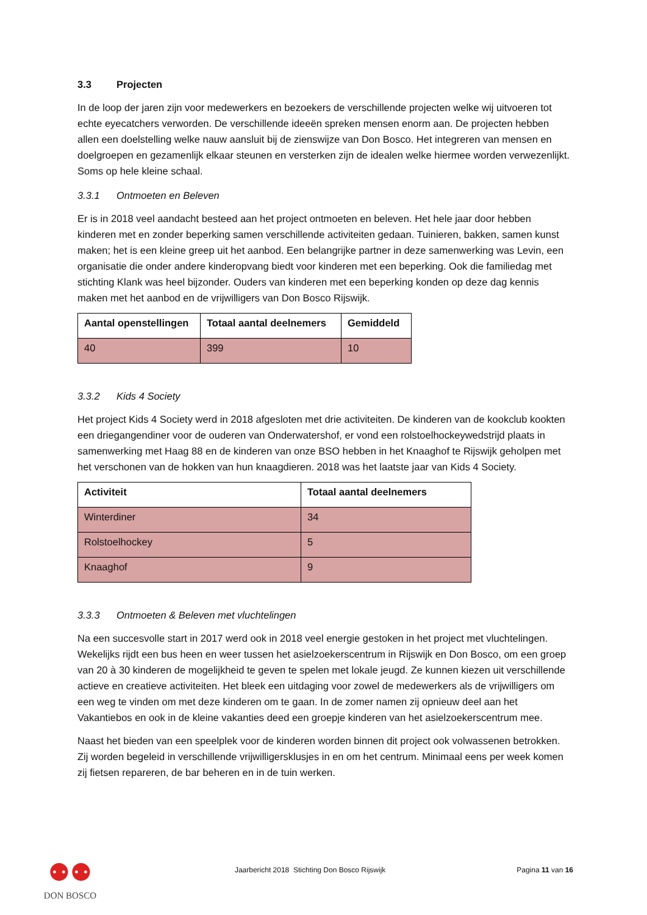3.3 Projecten
In de loop der jaren zijn voor medewerkers en bezoekers de verschillende projecten welke wij uitvoeren tot echte eyecatchers verworden. De verschillende ideeën spreken mensen enorm aan. De projecten hebben allen een doelstelling welke nauw aansluit bij de zienswijze van Don Bosco. Het integreren van mensen en doelgroepen en gezamenlijk elkaar steunen en versterken zijn de idealen welke hiermee worden verwezenlijkt. Soms op hele kleine schaal.
3.3.1 Ontmoeten en Beleven
Er is in 2018 veel aandacht besteed aan het project ontmoeten en beleven. Het hele jaar door hebben kinderen met en zonder beperking samen verschillende activiteiten gedaan. Tuinieren, bakken, samen kunst maken; het is een kleine greep uit het aanbod. Een belangrijke partner in deze samenwerking was Levin, een organisatie die onder andere kinderopvang biedt voor kinderen met een beperking. Ook die familiedag met stichting Klank was heel bijzonder. Ouders van kinderen met een beperking konden op deze dag kennis maken met het aanbod en de vrijwilligers van Don Bosco Rijswijk.
| Aantal openstellingen | Totaal aantal deelnemers | Gemiddeld |
| --- | --- | --- |
| 40 | 399 | 10 |
3.3.2 Kids 4 Society
Het project Kids 4 Society werd in 2018 afgesloten met drie activiteiten. De kinderen van de kookclub kookten een driegangendiner voor de ouderen van Onderwatershof, er vond een rolstoelhockeywedstrijd plaats in samenwerking met Haag 88 en de kinderen van onze BSO hebben in het Knaaghof te Rijswijk geholpen met het verschonen van de hokken van hun knaagdieren. 2018 was het laatste jaar van Kids 4 Society.
| Activiteit | Totaal aantal deelnemers |
| --- | --- |
| Winterdiner | 34 |
| Rolstoelhockey | 5 |
| Knaaghof | 9 |
3.3.3 Ontmoeten & Beleven met vluchtelingen
Na een succesvolle start in 2017 werd ook in 2018 veel energie gestoken in het project met vluchtelingen. Wekelijks rijdt een bus heen en weer tussen het asielzoekerscentrum in Rijswijk en Don Bosco, om een groep van 20 à 30 kinderen de mogelijkheid te geven te spelen met lokale jeugd. Ze kunnen kiezen uit verschillende actieve en creatieve activiteiten. Het bleek een uitdaging voor zowel de medewerkers als de vrijwilligers om een weg te vinden om met deze kinderen om te gaan. In de zomer namen zij opnieuw deel aan het Vakantiebos en ook in de kleine vakanties deed een groepje kinderen van het asielzoekerscentrum mee.
Naast het bieden van een speelplek voor de kinderen worden binnen dit project ook volwassenen betrokken. Zij worden begeleid in verschillende vrijwilligersklusjes in en om het centrum. Minimaal eens per week komen zij fietsen repareren, de bar beheren en in de tuin werken.
⚉⚉
DON BOSCO
Jaarbericht 2018 Stichting Don Bosco Rijswijk
Pagina 11 van 16